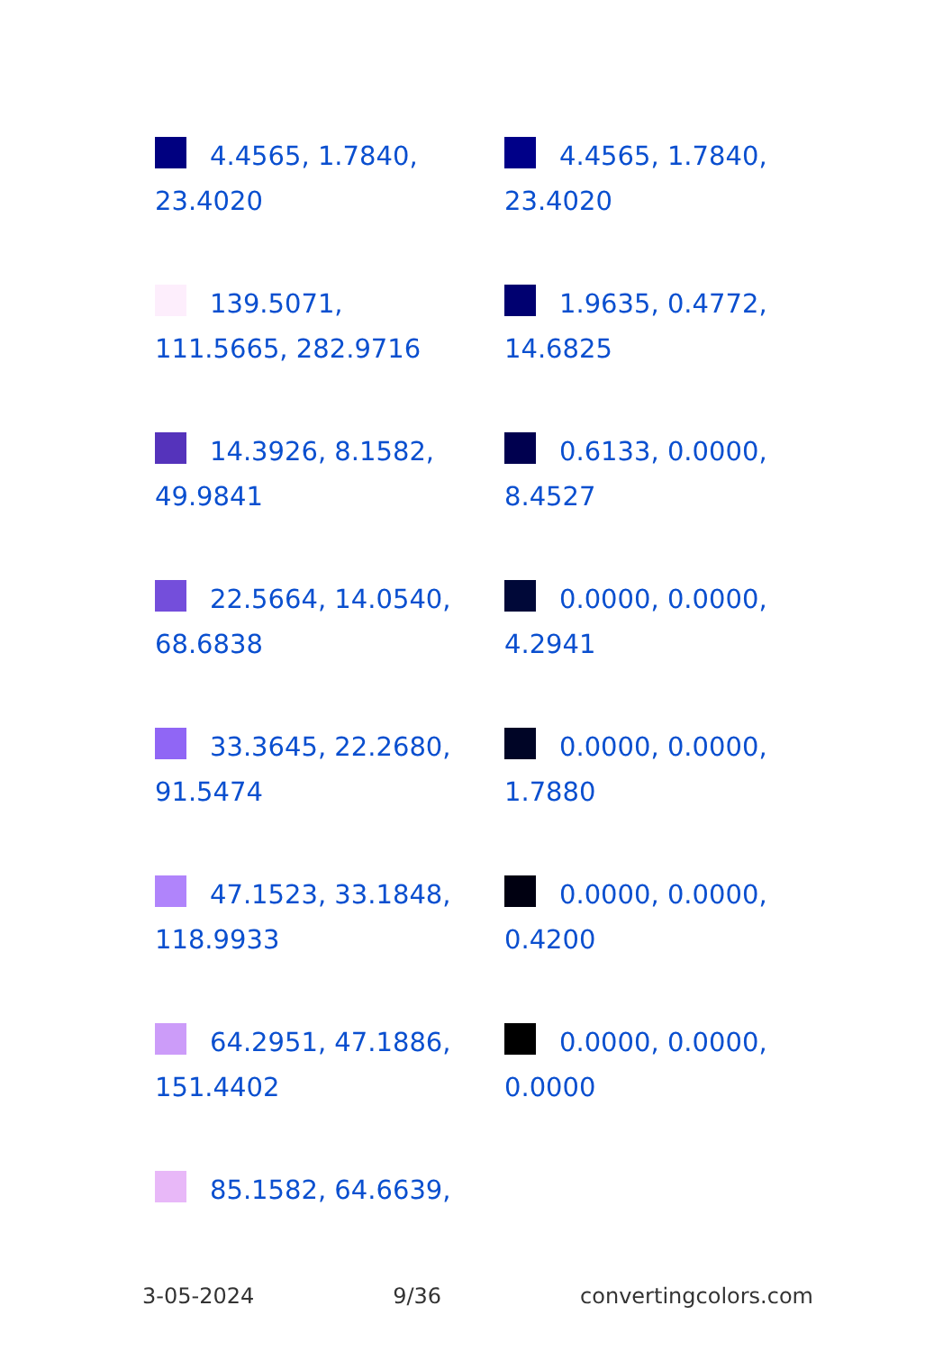4.4565, 1.7840, 23.4020
4.4565, 1.7840, 23.4020
139.5071, 111.5665, 282.9716
1.9635, 0.4772, 14.6825
14.3926, 8.1582, 49.9841
0.6133, 0.0000, 8.4527
22.5664, 14.0540, 68.6838
0.0000, 0.0000, 4.2941
33.3645, 22.2680, 91.5474
0.0000, 0.0000, 1.7880
47.1523, 33.1848, 118.9933
0.0000, 0.0000, 0.4200
64.2951, 47.1886, 151.4402
0.0000, 0.0000, 0.0000
85.1582, 64.6639,
3-05-2024 9/36 convertingcolors.com